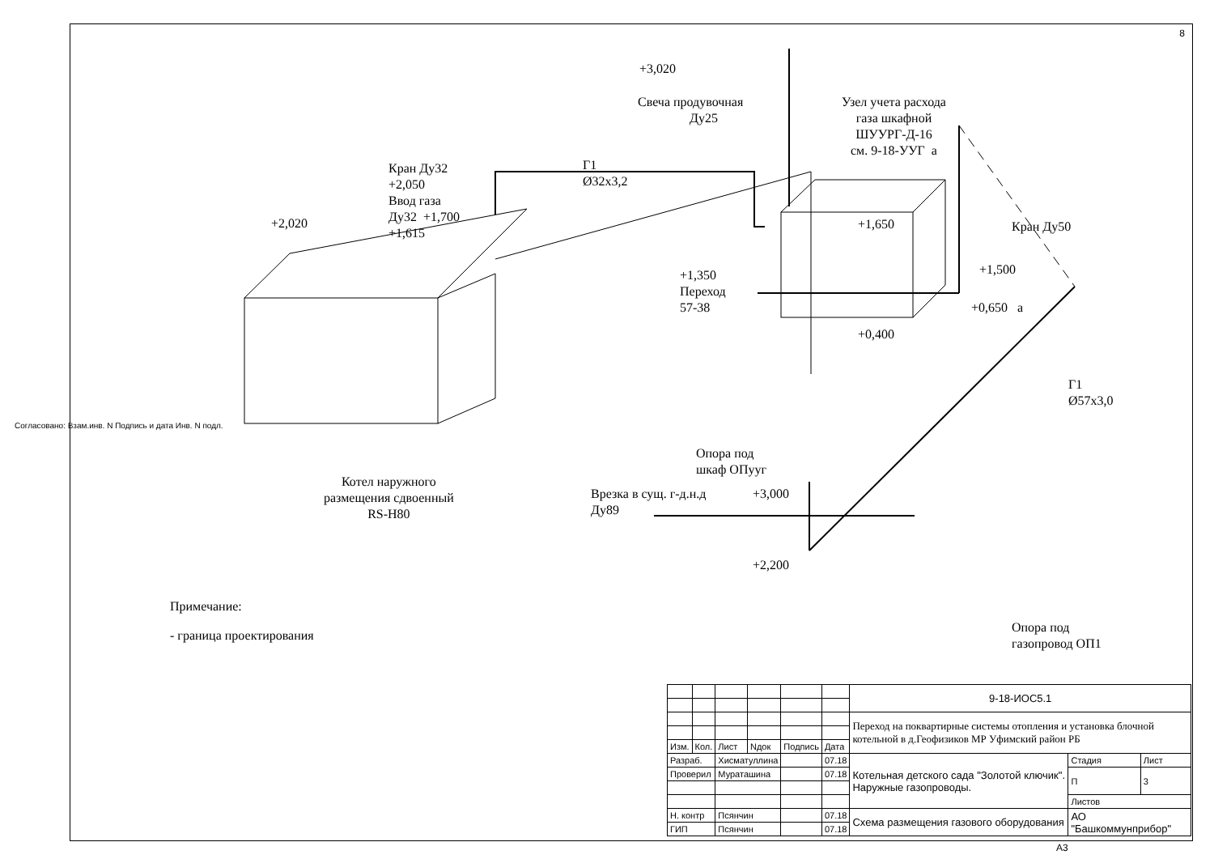8
Согласовано: Взам.инв. N Подпись и дата Инв. N подл.
+3,020
Свеча продувочная
Ду25
Узел учета расхода
газа шкафной
ШУУРГ-Д-16
см. 9-18-УУГ a
Кран Ду32
+2,050
Ввод газа
Ду32 +1,700
+1,615
Г1
Ø32x3,2
+2,020 +1,650 Кран Ду50
+1,500
+1,350
Переход
57-38
+0,650 a
+0,400
Г1
Ø57x3,0
Опора под
шкаф ОПууг
Котел наружного
размещения сдвоенный
RS-H80
Врезка в сущ. г-д.н.д
Ду89
+3,000
+2,200
Опора под
газопровод ОП1
Примечание:
- граница проектирования
| | | | | | | 9-18-ИОС5.1 | | |
| | | | | | | Переход на поквартирные системы отопления и установка блочной котельной в д.Геофизиков МР Уфимский район РБ | | |
| Изм. | Кол. | Лист | Nдок | Подпись | Дата | | | |
| Разраб. | | Хисматуллина | | | 07.18 | Котельная детского сада "Золотой ключик". Наружные газопроводы. | Стадия | Лист |
| Проверил | | Мураташина | | | 07.18 | | П | 3 |
| | | | | | | | Листов | |
| Н. контр | | Псянчин | | | 07.18 | Схема размещения газового оборудования | АО "Башкоммунприбор" | |
| ГИП | | Псянчин | | | 07.18 | | | |
А3